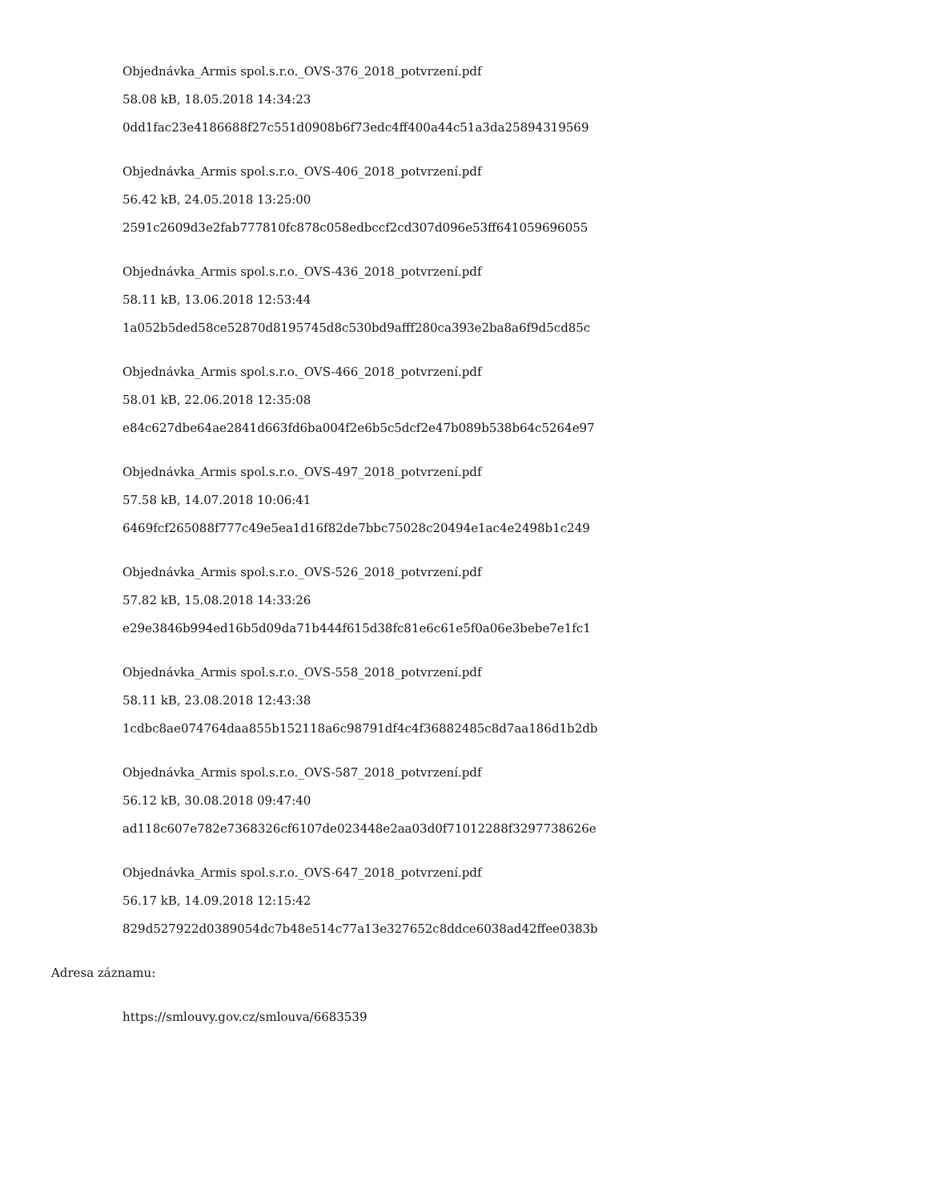Objednávka_Armis spol.s.r.o._OVS-376_2018_potvrzení.pdf
58.08 kB, 18.05.2018 14:34:23
0dd1fac23e4186688f27c551d0908b6f73edc4ff400a44c51a3da25894319569
Objednávka_Armis spol.s.r.o._OVS-406_2018_potvrzení.pdf
56.42 kB, 24.05.2018 13:25:00
2591c2609d3e2fab777810fc878c058edbccf2cd307d096e53ff641059696055
Objednávka_Armis spol.s.r.o._OVS-436_2018_potvrzení.pdf
58.11 kB, 13.06.2018 12:53:44
1a052b5ded58ce52870d8195745d8c530bd9afff280ca393e2ba8a6f9d5cd85c
Objednávka_Armis spol.s.r.o._OVS-466_2018_potvrzení.pdf
58.01 kB, 22.06.2018 12:35:08
e84c627dbe64ae2841d663fd6ba004f2e6b5c5dcf2e47b089b538b64c5264e97
Objednávka_Armis spol.s.r.o._OVS-497_2018_potvrzení.pdf
57.58 kB, 14.07.2018 10:06:41
6469fcf265088f777c49e5ea1d16f82de7bbc75028c20494e1ac4e2498b1c249
Objednávka_Armis spol.s.r.o._OVS-526_2018_potvrzení.pdf
57.82 kB, 15.08.2018 14:33:26
e29e3846b994ed16b5d09da71b444f615d38fc81e6c61e5f0a06e3bebe7e1fc1
Objednávka_Armis spol.s.r.o._OVS-558_2018_potvrzení.pdf
58.11 kB, 23.08.2018 12:43:38
1cdbc8ae074764daa855b152118a6c98791df4c4f36882485c8d7aa186d1b2db
Objednávka_Armis spol.s.r.o._OVS-587_2018_potvrzení.pdf
56.12 kB, 30.08.2018 09:47:40
ad118c607e782e7368326cf6107de023448e2aa03d0f71012288f3297738626e
Objednávka_Armis spol.s.r.o._OVS-647_2018_potvrzení.pdf
56.17 kB, 14.09.2018 12:15:42
829d527922d0389054dc7b48e514c77a13e327652c8ddce6038ad42ffee0383b
Adresa záznamu:
https://smlouvy.gov.cz/smlouva/6683539